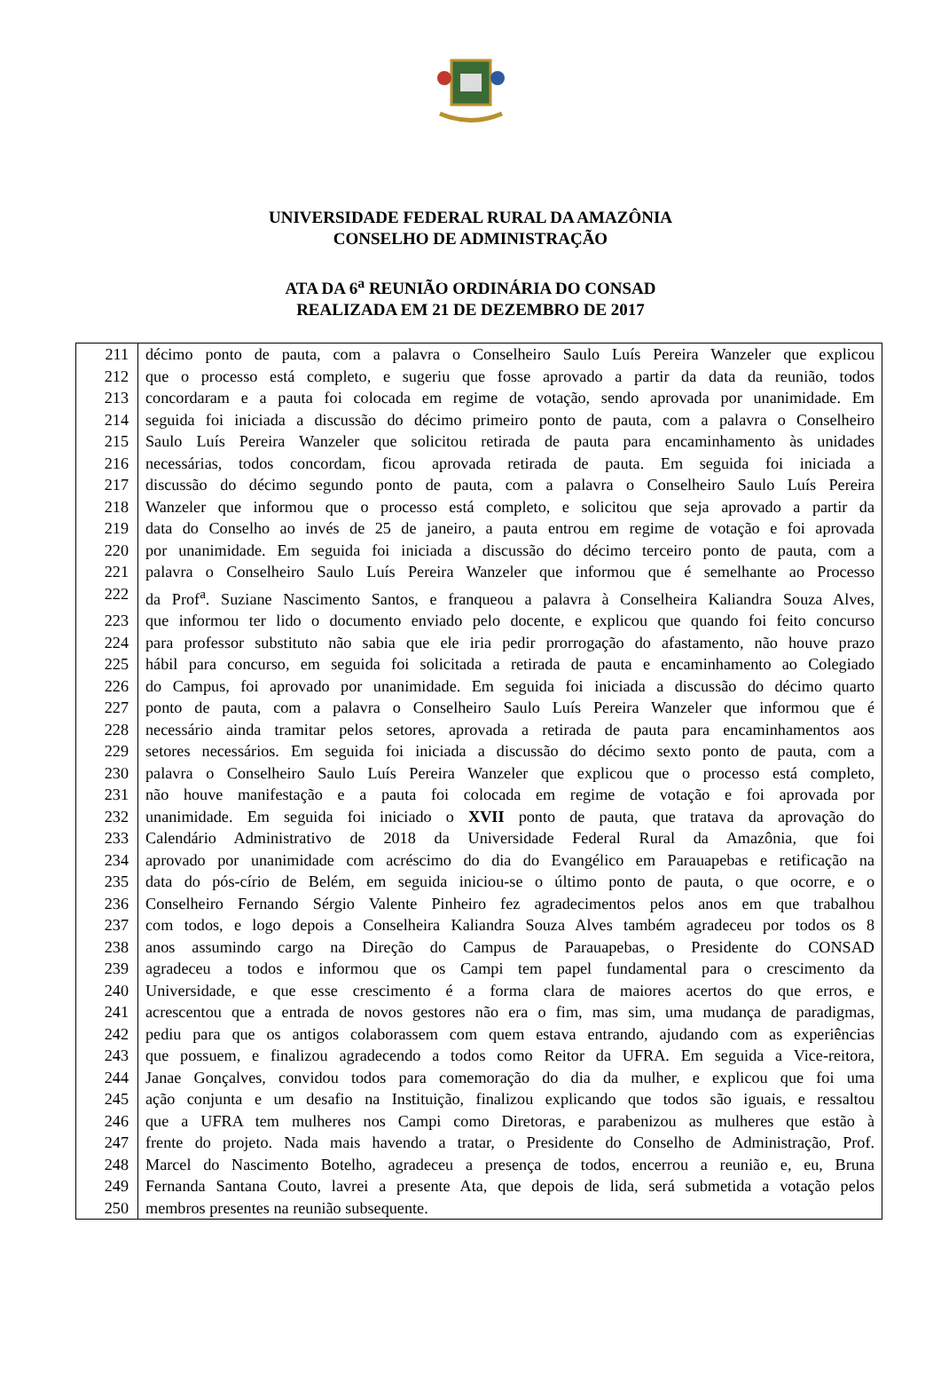UNIVERSIDADE FEDERAL RURAL DA AMAZÔNIA
CONSELHO DE ADMINISTRAÇÃO
ATA DA 6<sup>a</sup> REUNIÃO ORDINÁRIA DO CONSAD
REALIZADA EM 21 DE DEZEMBRO DE 2017
| 211 | décimo ponto de pauta, com a palavra o Conselheiro Saulo Luís Pereira Wanzeler que explicou |
| 212 | que o processo está completo, e sugeriu que fosse aprovado a partir da data da reunião, todos |
| 213 | concordaram e a pauta foi colocada em regime de votação, sendo aprovada por unanimidade. Em |
| 214 | seguida foi iniciada a discussão do décimo primeiro ponto de pauta, com a palavra o Conselheiro |
| 215 | Saulo Luís Pereira Wanzeler que solicitou retirada de pauta para encaminhamento às unidades |
| 216 | necessárias, todos concordam, ficou aprovada retirada de pauta. Em seguida foi iniciada a |
| 217 | discussão do décimo segundo ponto de pauta, com a palavra o Conselheiro Saulo Luís Pereira |
| 218 | Wanzeler que informou que o processo está completo, e solicitou que seja aprovado a partir da |
| 219 | data do Conselho ao invés de 25 de janeiro, a pauta entrou em regime de votação e foi aprovada |
| 220 | por unanimidade. Em seguida foi iniciada a discussão do décimo terceiro ponto de pauta, com a |
| 221 | palavra o Conselheiro Saulo Luís Pereira Wanzeler que informou que é semelhante ao Processo |
| 222 | da Prof<sup>a</sup>. Suziane Nascimento Santos, e franqueou a palavra à Conselheira Kaliandra Souza Alves, |
| 223 | que informou ter lido o documento enviado pelo docente, e explicou que quando foi feito concurso |
| 224 | para professor substituto não sabia que ele iria pedir prorrogação do afastamento, não houve prazo |
| 225 | hábil para concurso, em seguida foi solicitada a retirada de pauta e encaminhamento ao Colegiado |
| 226 | do Campus, foi aprovado por unanimidade. Em seguida foi iniciada a discussão do décimo quarto |
| 227 | ponto de pauta, com a palavra o Conselheiro Saulo Luís Pereira Wanzeler que informou que é |
| 228 | necessário ainda tramitar pelos setores, aprovada a retirada de pauta para encaminhamentos aos |
| 229 | setores necessários. Em seguida foi iniciada a discussão do décimo sexto ponto de pauta, com a |
| 230 | palavra o Conselheiro Saulo Luís Pereira Wanzeler que explicou que o processo está completo, |
| 231 | não houve manifestação e a pauta foi colocada em regime de votação e foi aprovada por |
| 232 | unanimidade. Em seguida foi iniciado o XVII ponto de pauta, que tratava da aprovação do |
| 233 | Calendário Administrativo de 2018 da Universidade Federal Rural da Amazônia, que foi |
| 234 | aprovado por unanimidade com acréscimo do dia do Evangélico em Parauapebas e retificação na |
| 235 | data do pós-círio de Belém, em seguida iniciou-se o último ponto de pauta, o que ocorre, e o |
| 236 | Conselheiro Fernando Sérgio Valente Pinheiro fez agradecimentos pelos anos em que trabalhou |
| 237 | com todos, e logo depois a Conselheira Kaliandra Souza Alves também agradeceu por todos os 8 |
| 238 | anos assumindo cargo na Direção do Campus de Parauapebas, o Presidente do CONSAD |
| 239 | agradeceu a todos e informou que os Campi tem papel fundamental para o crescimento da |
| 240 | Universidade, e que esse crescimento é a forma clara de maiores acertos do que erros, e |
| 241 | acrescentou que a entrada de novos gestores não era o fim, mas sim, uma mudança de paradigmas, |
| 242 | pediu para que os antigos colaborassem com quem estava entrando, ajudando com as experiências |
| 243 | que possuem, e finalizou agradecendo a todos como Reitor da UFRA. Em seguida a Vice-reitora, |
| 244 | Janae Gonçalves, convidou todos para comemoração do dia da mulher, e explicou que foi uma |
| 245 | ação conjunta e um desafio na Instituição, finalizou explicando que todos são iguais, e ressaltou |
| 246 | que a UFRA tem mulheres nos Campi como Diretoras, e parabenizou as mulheres que estão à |
| 247 | frente do projeto. Nada mais havendo a tratar, o Presidente do Conselho de Administração, Prof. |
| 248 | Marcel do Nascimento Botelho, agradeceu a presença de todos, encerrou a reunião e, eu, Bruna |
| 249 | Fernanda Santana Couto, lavrei a presente Ata, que depois de lida, será submetida a votação pelos |
| 250 | membros presentes na reunião subsequente. |